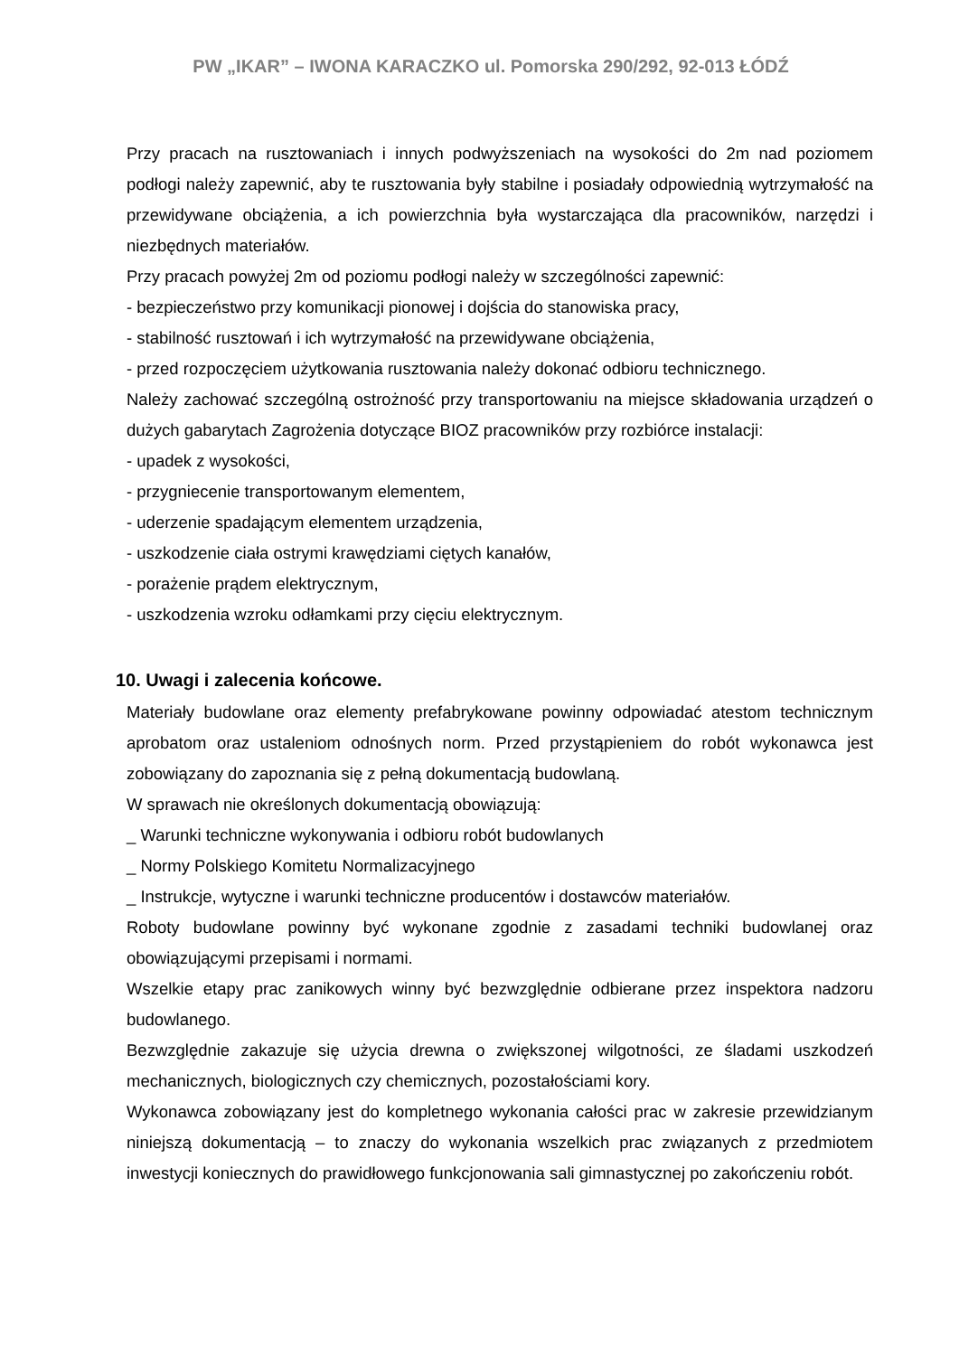PW „IKAR” – IWONA KARACZKO ul. Pomorska 290/292, 92-013 ŁÓDŹ
Przy pracach na rusztowaniach i innych podwyższeniach na wysokości do 2m nad poziomem podłogi należy zapewnić, aby te rusztowania były stabilne i posiadały odpowiednią wytrzymałość na przewidywane obciążenia, a ich powierzchnia była wystarczająca dla pracowników, narzędzi i niezbędnych materiałów.
Przy pracach powyżej 2m od poziomu podłogi należy w szczególności zapewnić:
- bezpieczeństwo przy komunikacji pionowej i dojścia do stanowiska pracy,
- stabilność rusztowań i ich wytrzymałość na przewidywane obciążenia,
- przed rozpoczęciem użytkowania rusztowania należy dokonać odbioru technicznego.
Należy zachować szczególną ostrożność przy transportowaniu na miejsce składowania urządzeń o dużych gabarytach Zagrożenia dotyczące BIOZ pracowników przy rozbiórce instalacji:
- upadek z wysokości,
- przygniecenie transportowanym elementem,
- uderzenie spadającym elementem urządzenia,
- uszkodzenie ciała ostrymi krawędziami ciętych kanałów,
- porażenie prądem elektrycznym,
- uszkodzenia wzroku odłamkami przy cięciu elektrycznym.
10. Uwagi i zalecenia końcowe.
Materiały budowlane oraz elementy prefabrykowane powinny odpowiadać atestom technicznym aprobatom oraz ustaleniom odnośnych norm. Przed przystąpieniem do robót wykonawca jest zobowiązany do zapoznania się z pełną dokumentacją budowlaną.
W sprawach nie określonych dokumentacją obowiązują:
_ Warunki techniczne wykonywania i odbioru robót budowlanych
_ Normy Polskiego Komitetu Normalizacyjnego
_ Instrukcje, wytyczne i warunki techniczne producentów i dostawców materiałów.
Roboty budowlane powinny być wykonane zgodnie z zasadami techniki budowlanej oraz obowiązującymi przepisami i normami.
Wszelkie etapy prac zanikowych winny być bezwzględnie odbierane przez inspektora nadzoru budowlanego.
Bezwzględnie zakazuje się użycia drewna o zwiększonej wilgotności, ze śladami uszkodzeń mechanicznych, biologicznych czy chemicznych, pozostałościami kory.
Wykonawca zobowiązany jest do kompletnego wykonania całości prac w zakresie przewidzianym niniejszą dokumentacją – to znaczy do wykonania wszelkich prac związanych z przedmiotem inwestycji koniecznych do prawidłowego funkcjonowania sali gimnastycznej po zakończeniu robót.